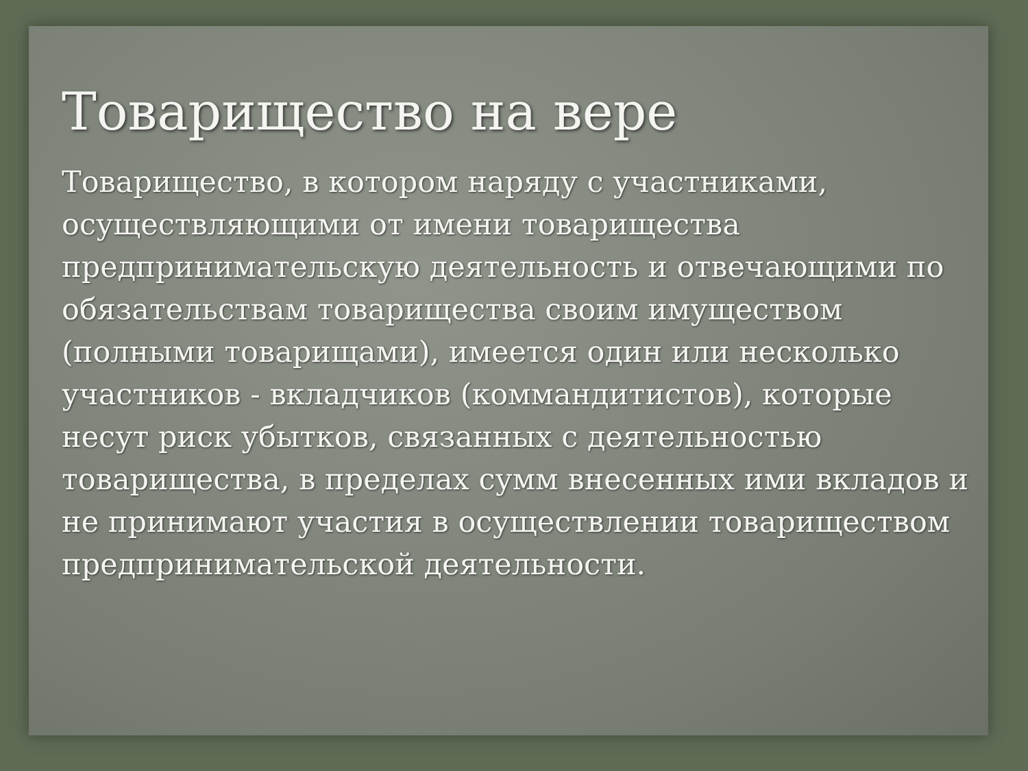Товарищество на вере
Товарищество, в котором наряду с участниками, осуществляющими от имени товарищества предпринимательскую деятельность и отвечающими по обязательствам товарищества своим имуществом (полными товарищами), имеется один или несколько участников - вкладчиков (коммандитистов), которые несут риск убытков, связанных с деятельностью товарищества, в пределах сумм внесенных ими вкладов и не принимают участия в осуществлении товариществом предпринимательской деятельности.